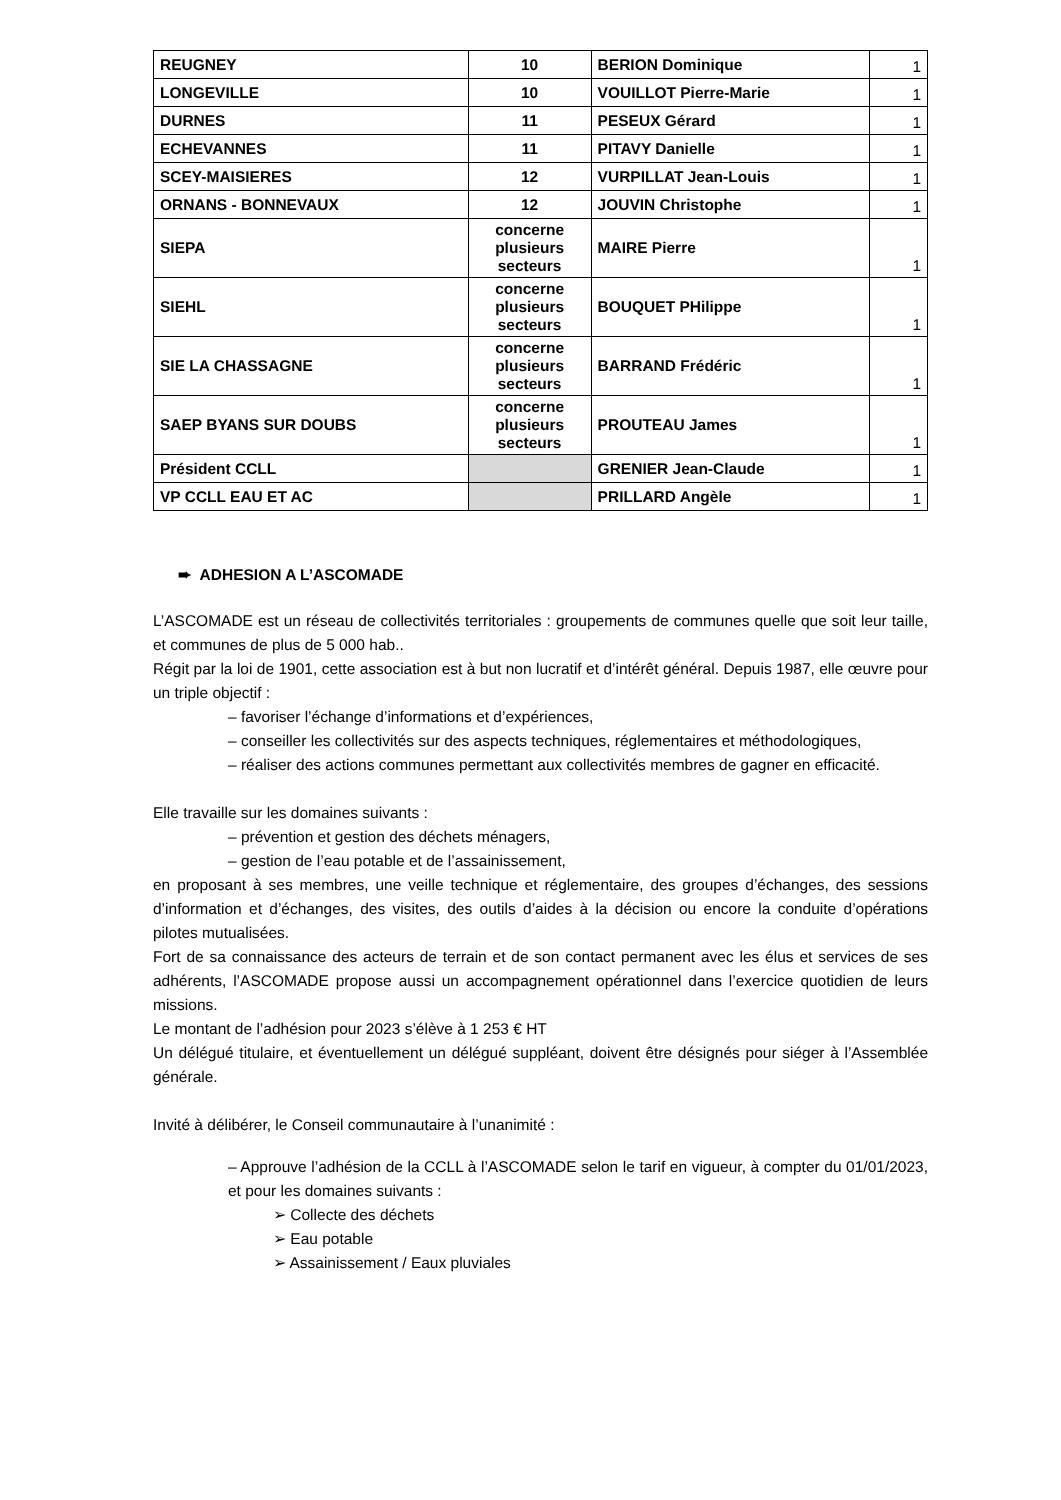| REUGNEY | 10 | BERION Dominique | 1 |
| LONGEVILLE | 10 | VOUILLOT Pierre-Marie | 1 |
| DURNES | 11 | PESEUX Gérard | 1 |
| ECHEVANNES | 11 | PITAVY Danielle | 1 |
| SCEY-MAISIERES | 12 | VURPILLAT Jean-Louis | 1 |
| ORNANS - BONNEVAUX | 12 | JOUVIN Christophe | 1 |
| SIEPA | concerne plusieurs secteurs | MAIRE Pierre | 1 |
| SIEHL | concerne plusieurs secteurs | BOUQUET PHilippe | 1 |
| SIE LA CHASSAGNE | concerne plusieurs secteurs | BARRAND Frédéric | 1 |
| SAEP BYANS SUR DOUBS | concerne plusieurs secteurs | PROUTEAU James | 1 |
| Président CCLL | | GRENIER Jean-Claude | 1 |
| VP CCLL EAU ET AC | | PRILLARD Angèle | 1 |
➨ ADHESION A L’ASCOMADE
L’ASCOMADE est un réseau de collectivités territoriales : groupements de communes quelle que soit leur taille, et communes de plus de 5 000 hab..
Régit par la loi de 1901, cette association est à but non lucratif et d’intérêt général. Depuis 1987, elle œuvre pour un triple objectif :
– favoriser l’échange d’informations et d’expériences,
– conseiller les collectivités sur des aspects techniques, réglementaires et méthodologiques,
– réaliser des actions communes permettant aux collectivités membres de gagner en efficacité.
Elle travaille sur les domaines suivants :
– prévention et gestion des déchets ménagers,
– gestion de l’eau potable et de l’assainissement,
en proposant à ses membres, une veille technique et réglementaire, des groupes d’échanges, des sessions d’information et d’échanges, des visites, des outils d’aides à la décision ou encore la conduite d’opérations pilotes mutualisées.
Fort de sa connaissance des acteurs de terrain et de son contact permanent avec les élus et services de ses adhérents, l’ASCOMADE propose aussi un accompagnement opérationnel dans l’exercice quotidien de leurs missions.
Le montant de l’adhésion pour 2023 s’élève à 1 253 € HT
Un délégué titulaire, et éventuellement un délégué suppléant, doivent être désignés pour siéger à l’Assemblée générale.
Invité à délibérer, le Conseil communautaire à l’unanimité :
– Approuve l’adhésion de la CCLL à l’ASCOMADE selon le tarif en vigueur, à compter du 01/01/2023, et pour les domaines suivants :
➢ Collecte des déchets
➢ Eau potable
➢ Assainissement / Eaux pluviales